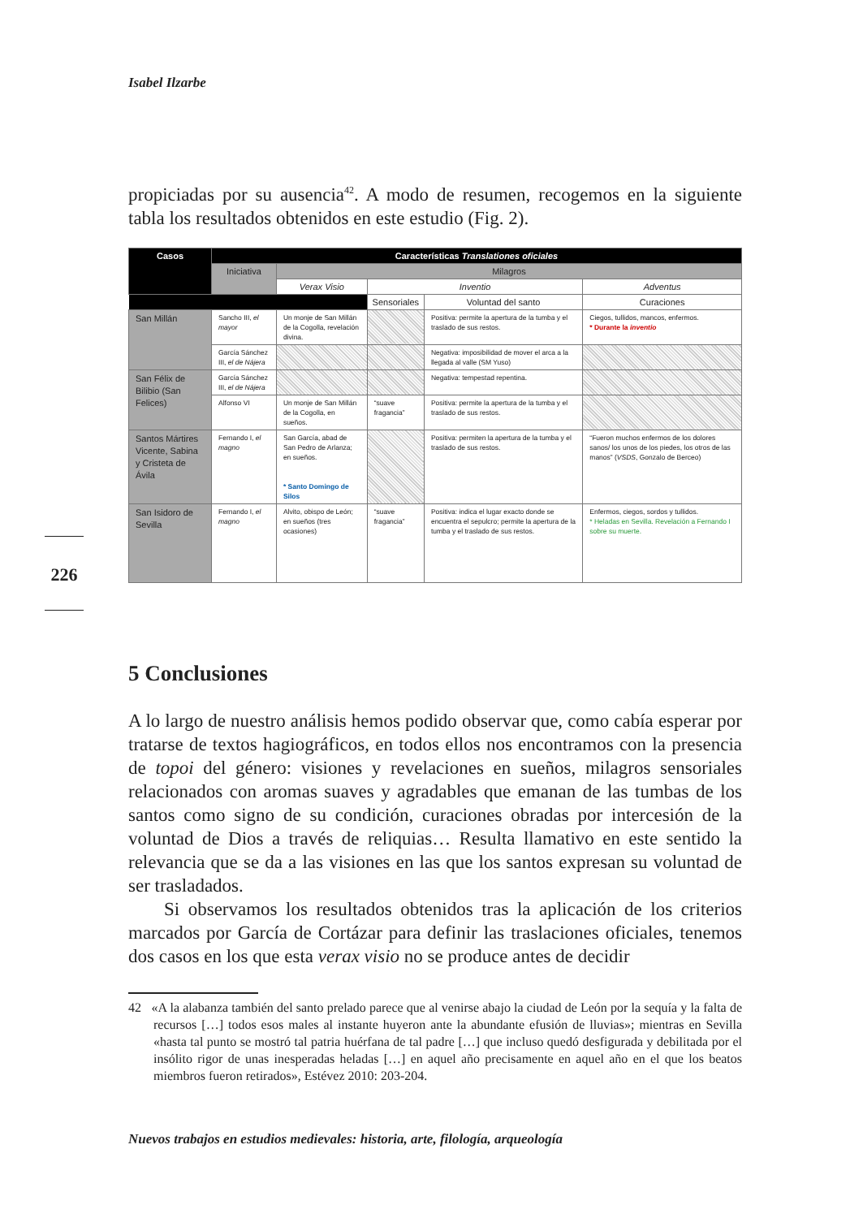Isabel Ilzarbe
propiciadas por su ausencia<sup>42</sup>. A modo de resumen, recogemos en la siguiente tabla los resultados obtenidos en este estudio (Fig. 2).
| Casos | Características Translationes oficiales | | | | |
| --- | --- | --- | --- | --- | --- |
| | Iniciativa | Milagros | | | |
| | | Verax Visio | Inventio | | Adventus |
| | | | Sensoriales | Voluntad del santo | Curaciones |
| San Millán | Sancho III, el mayor | Un monje de San Millán de la Cogolla, revelación divina. | | Positiva: permite la apertura de la tumba y el traslado de sus restos. | Ciegos, tullidos, mancos, enfermos. * Durante la inventio |
| | García Sánchez III, el de Nájera | | | Negativa: imposibilidad de mover el arca a la llegada al valle (SM Yuso) | |
| San Félix de Bilibio (San Felices) | García Sánchez III, el de Nájera | | | Negativa: tempestad repentina. | |
| | Alfonso VI | Un monje de San Millán de la Cogolla, en sueños. | “suave fragancia” | Positiva: permite la apertura de la tumba y el traslado de sus restos. | |
| Santos Mártires Vicente, Sabina y Cristeta de Ávila | Fernando I, el magno | San García, abad de San Pedro de Arlanza; en sueños. * Santo Domingo de Silos | | Positiva: permiten la apertura de la tumba y el traslado de sus restos. | “Fueron muchos enfermos de los dolores sanos/ los unos de los piedes, los otros de las manos” ( VSDS , Gonzalo de Berceo) |
| San Isidoro de Sevilla | Fernando I, el magno | Alvito, obispo de León; en sueños (tres ocasiones) | “suave fragancia” | Positiva: indica el lugar exacto donde se encuentra el sepulcro; permite la apertura de la tumba y el traslado de sus restos. | Enfermos, ciegos, sordos y tullidos. * Heladas en Sevilla. Revelación a Fernando I sobre su muerte. |
5 Conclusiones
A lo largo de nuestro análisis hemos podido observar que, como cabía esperar por tratarse de textos hagiográficos, en todos ellos nos encontramos con la presencia de topoi del género: visiones y revelaciones en sueños, milagros sensoriales relacionados con aromas suaves y agradables que emanan de las tumbas de los santos como signo de su condición, curaciones obradas por intercesión de la voluntad de Dios a través de reliquias… Resulta llamativo en este sentido la relevancia que se da a las visiones en las que los santos expresan su voluntad de ser trasladados.
Si observamos los resultados obtenidos tras la aplicación de los criterios marcados por García de Cortázar para definir las traslaciones oficiales, tenemos dos casos en los que esta verax visio no se produce antes de decidir
42 «A la alabanza también del santo prelado parece que al venirse abajo la ciudad de León por la sequía y la falta de recursos […] todos esos males al instante huyeron ante la abundante efusión de lluvias»; mientras en Sevilla «hasta tal punto se mostró tal patria huérfana de tal padre […] que incluso quedó desfigurada y debilitada por el insólito rigor de unas inesperadas heladas […] en aquel año precisamente en aquel año en el que los beatos miembros fueron retirados», Estévez 2010: 203-204.
Nuevos trabajos en estudios medievales: historia, arte, filología, arqueología
226